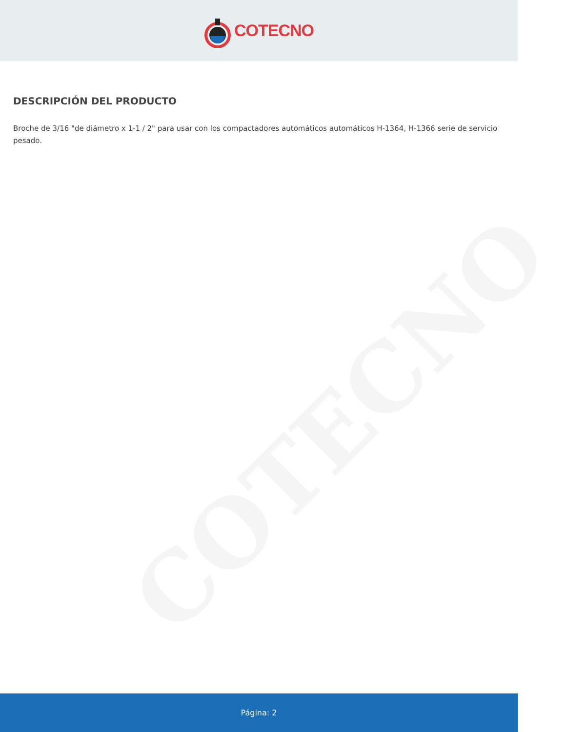COTECNO
COTECNO
DESCRIPCIÓN DEL PRODUCTO
Broche de 3/16 "de diámetro x 1-1 / 2" para usar con los compactadores automáticos automáticos H-1364, H-1366 serie de servicio pesado.
Página: 2